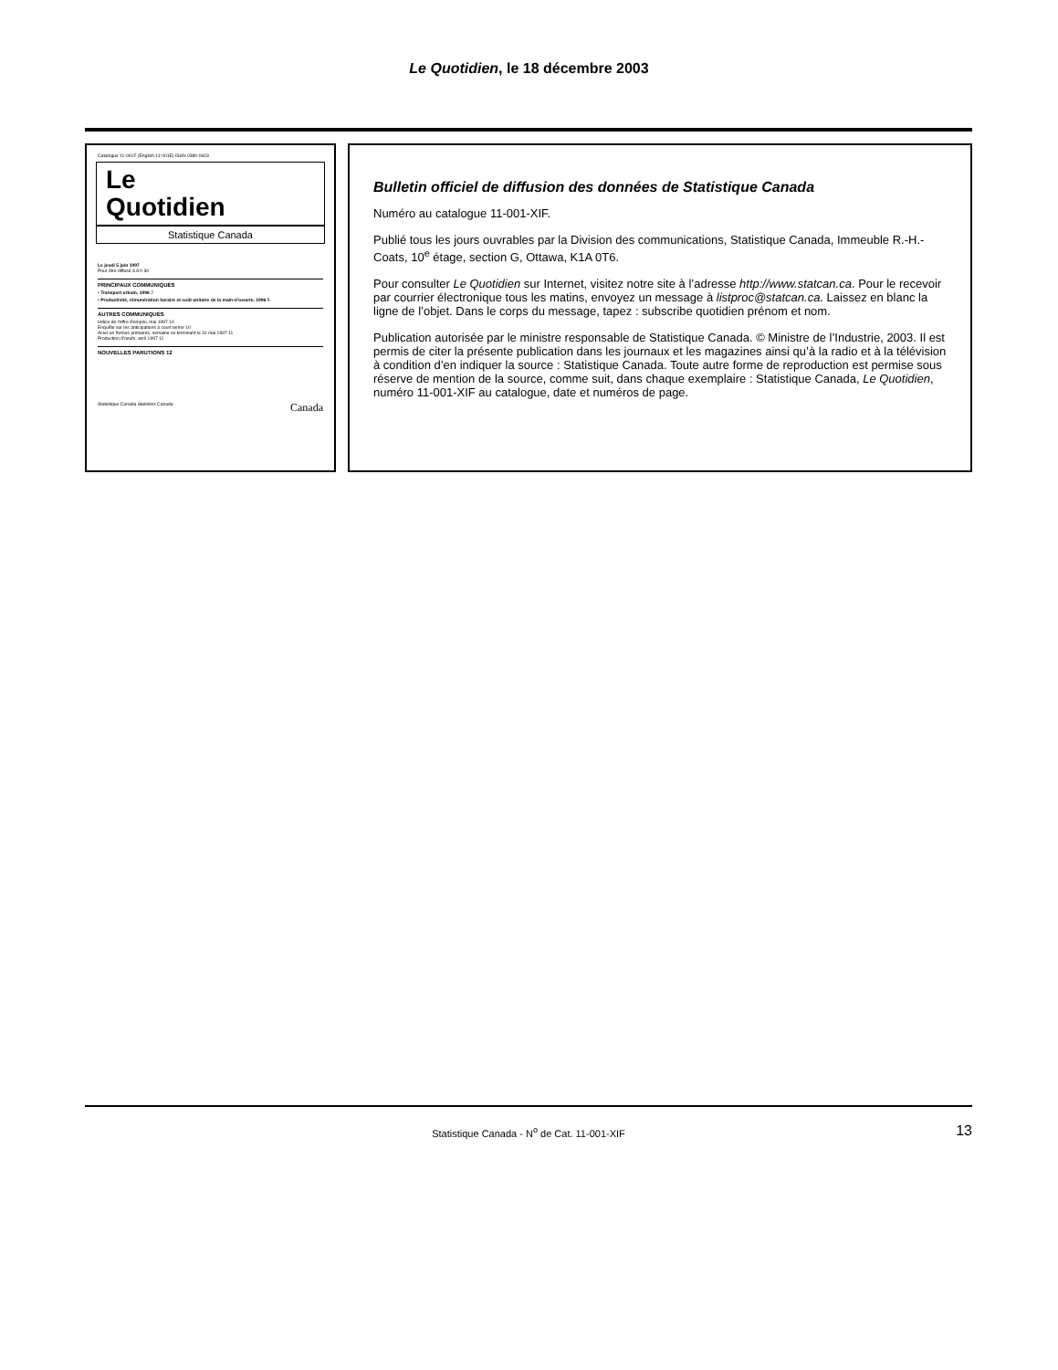Le Quotidien, le 18 décembre 2003
Catalogue 11-001F (English 11-001E) ISSN 0380-0603
Le
Quotidien
Statistique Canada
Le jeudi 5 juin 1997
Pour être diffusé à 8 h 30
PRINCIPAUX COMMUNIQUÉS
• Transport urbain, 1996 2
• Productivité, rémunération horaire et coût unitaire de la main-d'oeuvre, 1996 5
AUTRES COMMUNIQUÉS
Indice de l'offre d'emploi, mai 1997 10
Enquête sur les anticipations à court terme 10
Acier en formes primaires, semaine se terminant le 31 mai 1997 11
Production d'oeufs, avril 1997 11
NOUVELLES PARUTIONS 12
Statistique Canada Statistics Canada Canada
Bulletin officiel de diffusion des données de Statistique Canada
Numéro au catalogue 11-001-XIF.
Publié tous les jours ouvrables par la Division des communications, Statistique Canada, Immeuble R.-H.-Coats, 10<sup>e</sup> étage, section G, Ottawa, K1A 0T6.
Pour consulter Le Quotidien sur Internet, visitez notre site à l’adresse http://www.statcan.ca. Pour le recevoir par courrier électronique tous les matins, envoyez un message à listproc@statcan.ca. Laissez en blanc la ligne de l’objet. Dans le corps du message, tapez : subscribe quotidien prénom et nom.
Publication autorisée par le ministre responsable de Statistique Canada. © Ministre de l’Industrie, 2003. Il est permis de citer la présente publication dans les journaux et les magazines ainsi qu’à la radio et à la télévision à condition d’en indiquer la source : Statistique Canada. Toute autre forme de reproduction est permise sous réserve de mention de la source, comme suit, dans chaque exemplaire : Statistique Canada, Le Quotidien, numéro 11-001-XIF au catalogue, date et numéros de page.
Statistique Canada - N<sup>o</sup> de Cat. 11-001-XIF 13